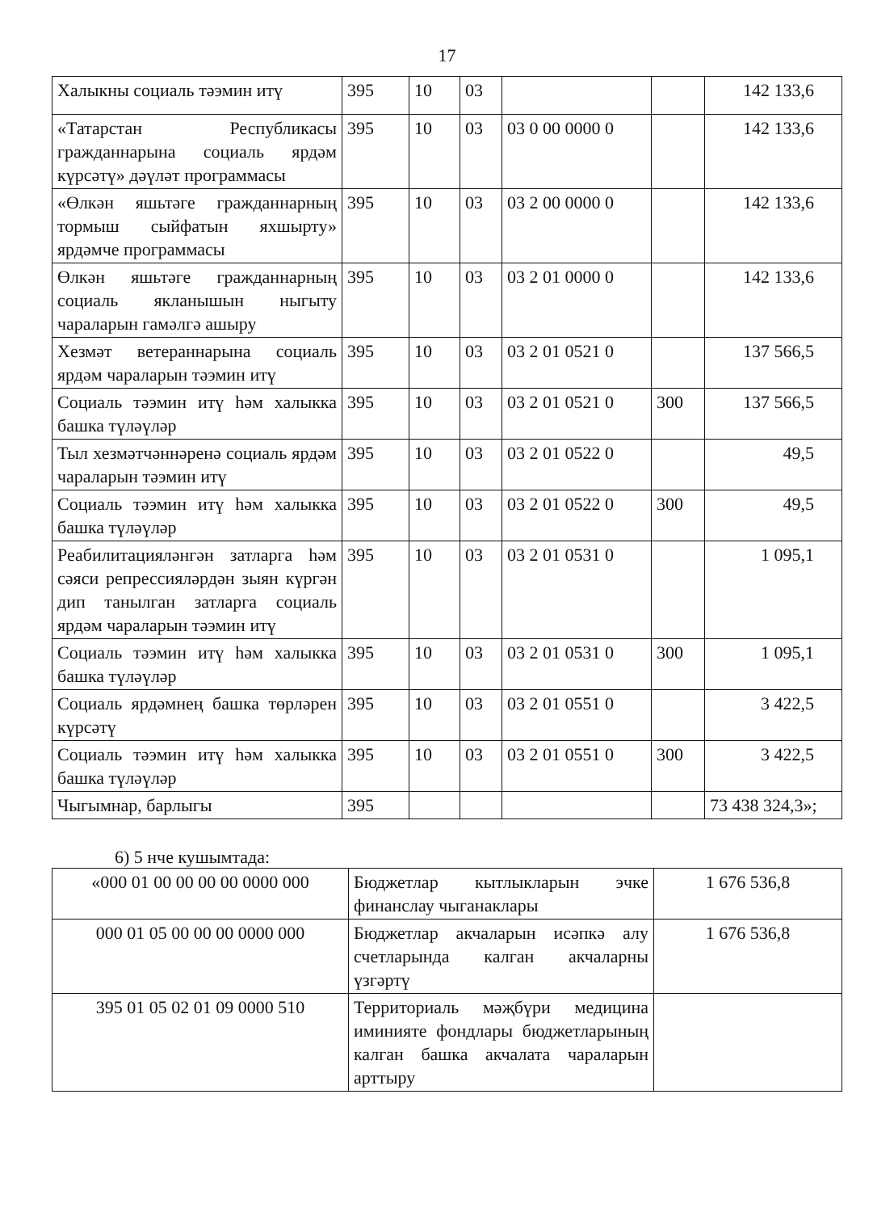17
| Халыкны социаль тәэмин итү | 395 | 10 | 03 | | | 142 133,6 |
| «Татарстан Республикасы гражданнарына социаль ярдәм күрсәтү» дәүләт программасы | 395 | 10 | 03 | 03 0 00 0000 0 | | 142 133,6 |
| «Өлкән яшьтәге гражданнарның тормыш сыйфатын яхшырту» ярдәмче программасы | 395 | 10 | 03 | 03 2 00 0000 0 | | 142 133,6 |
| Өлкән яшьтәге гражданнарның социаль якланышын ныгыту чараларын гамәлгә ашыру | 395 | 10 | 03 | 03 2 01 0000 0 | | 142 133,6 |
| Хезмәт ветераннарына социаль ярдәм чараларын тәэмин итү | 395 | 10 | 03 | 03 2 01 0521 0 | | 137 566,5 |
| Социаль тәэмин итү һәм халыкка башка түләүләр | 395 | 10 | 03 | 03 2 01 0521 0 | 300 | 137 566,5 |
| Тыл хезмәтчәннәренә социаль ярдәм чараларын тәэмин итү | 395 | 10 | 03 | 03 2 01 0522 0 | | 49,5 |
| Социаль тәэмин итү һәм халыкка башка түләүләр | 395 | 10 | 03 | 03 2 01 0522 0 | 300 | 49,5 |
| Реабилитацияләнгән затларга һәм сәяси репрессияләрдән зыян күргән дип танылган затларга социаль ярдәм чараларын тәэмин итү | 395 | 10 | 03 | 03 2 01 0531 0 | | 1 095,1 |
| Социаль тәэмин итү һәм халыкка башка түләүләр | 395 | 10 | 03 | 03 2 01 0531 0 | 300 | 1 095,1 |
| Социаль ярдәмнең башка төрләрен күрсәтү | 395 | 10 | 03 | 03 2 01 0551 0 | | 3 422,5 |
| Социаль тәэмин итү һәм халыкка башка түләүләр | 395 | 10 | 03 | 03 2 01 0551 0 | 300 | 3 422,5 |
| Чыгымнар, барлыгы | 395 | | | | | 73 438 324,3»; |
6) 5 нче кушымтада:
| «000 01 00 00 00 00 0000 000 | Бюджетлар кытлыкларын эчке финанслау чыганаклары | 1 676 536,8 |
| 000 01 05 00 00 00 0000 000 | Бюджетлар акчаларын исәпкә алу счетларында калган акчаларны үзгәртү | 1 676 536,8 |
| 395 01 05 02 01 09 0000 510 | Территориаль мәҗбүри медицина иминияте фондлары бюджетларының калган башка акчалата чараларын арттыру | |